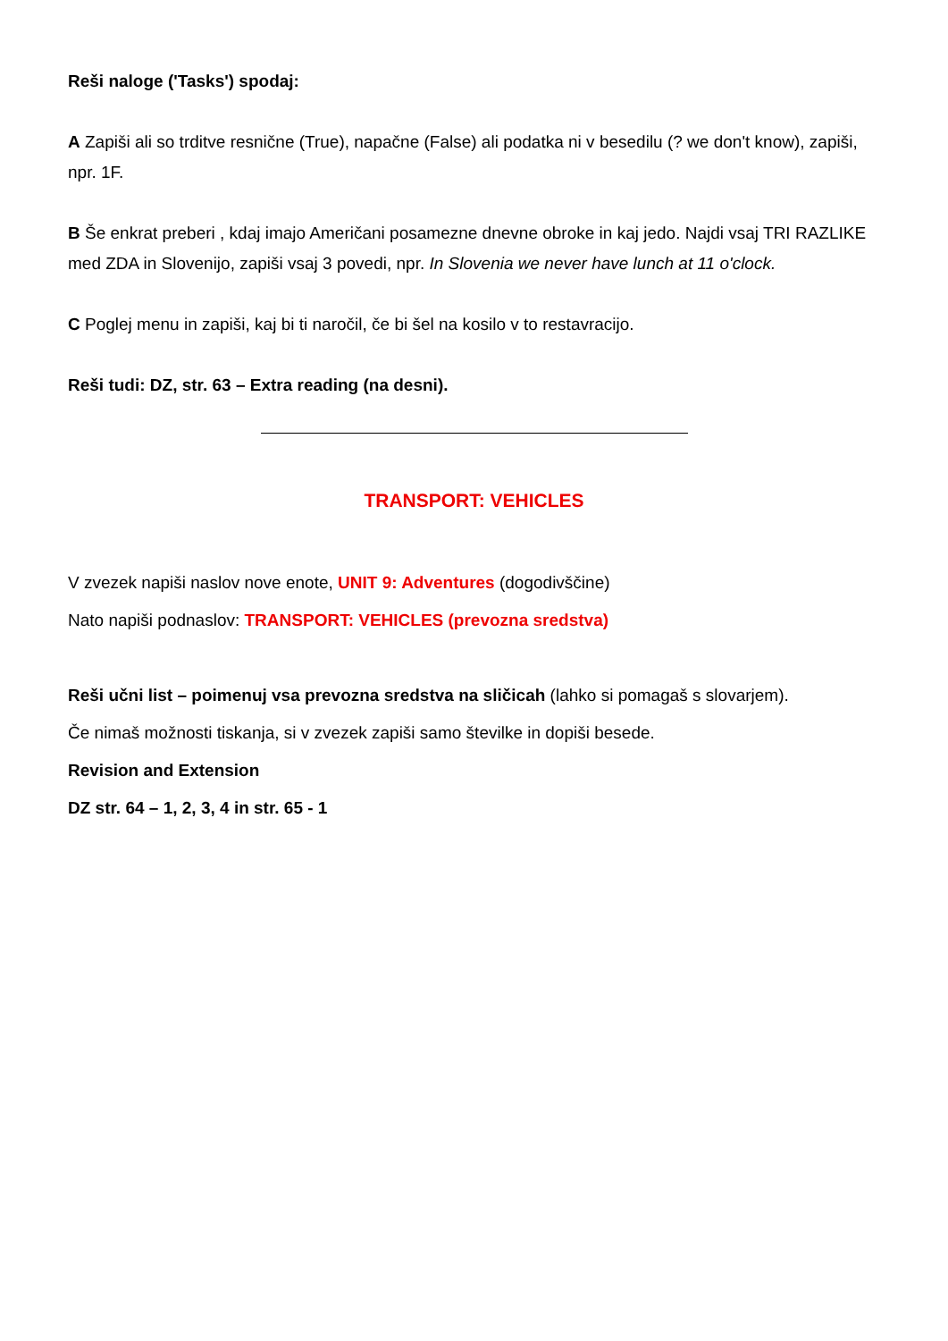Reši naloge ('Tasks') spodaj:
A Zapiši ali so trditve resnične (True), napačne (False) ali podatka ni v besedilu (? we don't know), zapiši, npr. 1F.
B Še enkrat preberi , kdaj imajo Američani posamezne dnevne obroke in kaj jedo. Najdi vsaj TRI RAZLIKE med ZDA in Slovenijo, zapiši vsaj 3 povedi, npr. In Slovenia we never have lunch at 11 o'clock.
C Poglej menu in zapiši, kaj bi ti naročil, če bi šel na kosilo v to restavracijo.
Reši tudi: DZ, str. 63 – Extra reading (na desni).
TRANSPORT: VEHICLES
V zvezek napiši naslov nove enote, UNIT 9: Adventures (dogodivščine)
Nato napiši podnaslov: TRANSPORT: VEHICLES (prevozna sredstva)
Reši učni list – poimenuj vsa prevozna sredstva na sličicah (lahko si pomagaš s slovarjem).
Če nimaš možnosti tiskanja, si v zvezek zapiši samo številke in dopiši besede.
Revision and Extension
DZ str. 64 – 1, 2, 3, 4 in str. 65 - 1